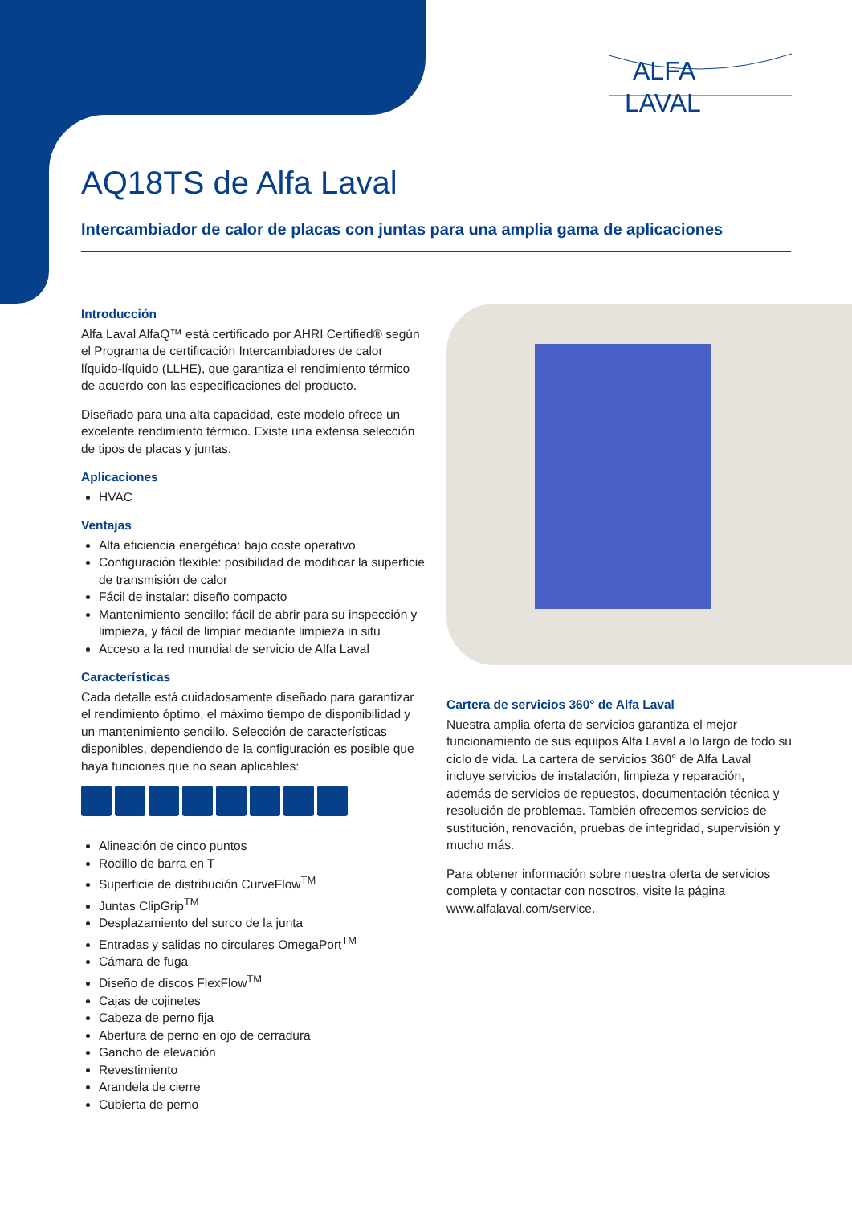ALFA
LAVAL
AQ18TS de Alfa Laval
Intercambiador de calor de placas con juntas para una amplia gama de aplicaciones
Introducción
Alfa Laval AlfaQ™ está certificado por AHRI Certified® según el Programa de certificación Intercambiadores de calor líquido-líquido (LLHE), que garantiza el rendimiento térmico de acuerdo con las especificaciones del producto.
Diseñado para una alta capacidad, este modelo ofrece un excelente rendimiento térmico. Existe una extensa selección de tipos de placas y juntas.
Aplicaciones
HVAC
Ventajas
Alta eficiencia energética: bajo coste operativo
Configuración flexible: posibilidad de modificar la superficie de transmisión de calor
Fácil de instalar: diseño compacto
Mantenimiento sencillo: fácil de abrir para su inspección y limpieza, y fácil de limpiar mediante limpieza in situ
Acceso a la red mundial de servicio de Alfa Laval
Características
Cada detalle está cuidadosamente diseñado para garantizar el rendimiento óptimo, el máximo tiempo de disponibilidad y un mantenimiento sencillo. Selección de características disponibles, dependiendo de la configuración es posible que haya funciones que no sean aplicables:
Alineación de cinco puntos
Rodillo de barra en T
Superficie de distribución CurveFlow<sup>TM</sup>
Juntas ClipGrip<sup>TM</sup>
Desplazamiento del surco de la junta
Entradas y salidas no circulares OmegaPort<sup>TM</sup>
Cámara de fuga
Diseño de discos FlexFlow<sup>TM</sup>
Cajas de cojinetes
Cabeza de perno fija
Abertura de perno en ojo de cerradura
Gancho de elevación
Revestimiento
Arandela de cierre
Cubierta de perno
Cartera de servicios 360° de Alfa Laval
Nuestra amplia oferta de servicios garantiza el mejor funcionamiento de sus equipos Alfa Laval a lo largo de todo su ciclo de vida. La cartera de servicios 360° de Alfa Laval incluye servicios de instalación, limpieza y reparación, además de servicios de repuestos, documentación técnica y resolución de problemas. También ofrecemos servicios de sustitución, renovación, pruebas de integridad, supervisión y mucho más.
Para obtener información sobre nuestra oferta de servicios completa y contactar con nosotros, visite la página www.alfalaval.com/service.